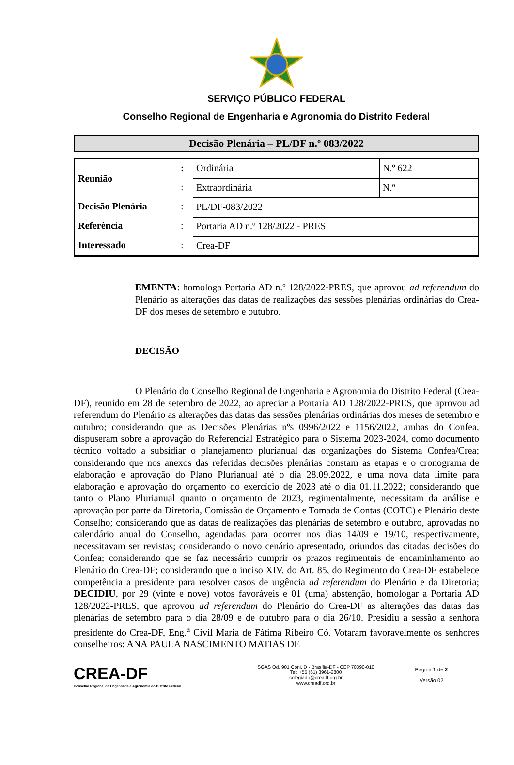SERVIÇO PÚBLICO FEDERAL
Conselho Regional de Engenharia e Agronomia do Distrito Federal
Decisão Plenária – PL/DF n.º 083/2022
| Reunião | : | Ordinária | N.º 622 |
| | : | Extraordinária | N.º |
| Decisão Plenária | : | PL/DF-083/2022 | |
| Referência | : | Portaria AD n.º 128/2022 - PRES | |
| Interessado | : | Crea-DF | |
EMENTA: homologa Portaria AD n.º 128/2022-PRES, que aprovou ad referendum do Plenário as alterações das datas de realizações das sessões plenárias ordinárias do Crea-DF dos meses de setembro e outubro.
DECISÃO
O Plenário do Conselho Regional de Engenharia e Agronomia do Distrito Federal (Crea-DF), reunido em 28 de setembro de 2022, ao apreciar a Portaria AD 128/2022-PRES, que aprovou ad referendum do Plenário as alterações das datas das sessões plenárias ordinárias dos meses de setembro e outubro; considerando que as Decisões Plenárias nºs 0996/2022 e 1156/2022, ambas do Confea, dispuseram sobre a aprovação do Referencial Estratégico para o Sistema 2023-2024, como documento técnico voltado a subsidiar o planejamento plurianual das organizações do Sistema Confea/Crea; considerando que nos anexos das referidas decisões plenárias constam as etapas e o cronograma de elaboração e aprovação do Plano Plurianual até o dia 28.09.2022, e uma nova data limite para elaboração e aprovação do orçamento do exercício de 2023 até o dia 01.11.2022; considerando que tanto o Plano Plurianual quanto o orçamento de 2023, regimentalmente, necessitam da análise e aprovação por parte da Diretoria, Comissão de Orçamento e Tomada de Contas (COTC) e Plenário deste Conselho; considerando que as datas de realizações das plenárias de setembro e outubro, aprovadas no calendário anual do Conselho, agendadas para ocorrer nos dias 14/09 e 19/10, respectivamente, necessitavam ser revistas; considerando o novo cenário apresentado, oriundos das citadas decisões do Confea; considerando que se faz necessário cumprir os prazos regimentais de encaminhamento ao Plenário do Crea-DF; considerando que o inciso XIV, do Art. 85, do Regimento do Crea-DF estabelece competência a presidente para resolver casos de urgência ad referendum do Plenário e da Diretoria; DECIDIU, por 29 (vinte e nove) votos favoráveis e 01 (uma) abstenção, homologar a Portaria AD 128/2022-PRES, que aprovou ad referendum do Plenário do Crea-DF as alterações das datas das plenárias de setembro para o dia 28/09 e de outubro para o dia 26/10. Presidiu a sessão a senhora presidente do Crea-DF, Eng.<sup>a</sup> Civil Maria de Fátima Ribeiro Có. Votaram favoravelmente os senhores conselheiros: ANA PAULA NASCIMENTO MATIAS DE
CREA-DF
Conselho Regional de Engenharia e Agronomia do Distrito Federal
SGAS Qd. 901 Conj. D - Brasília-DF - CEP 70390-010
Tel: +55 (61) 3961-2800
colegiado@creadf.org.br
www.creadf.org.br
Página 1 de 2
Versão 02